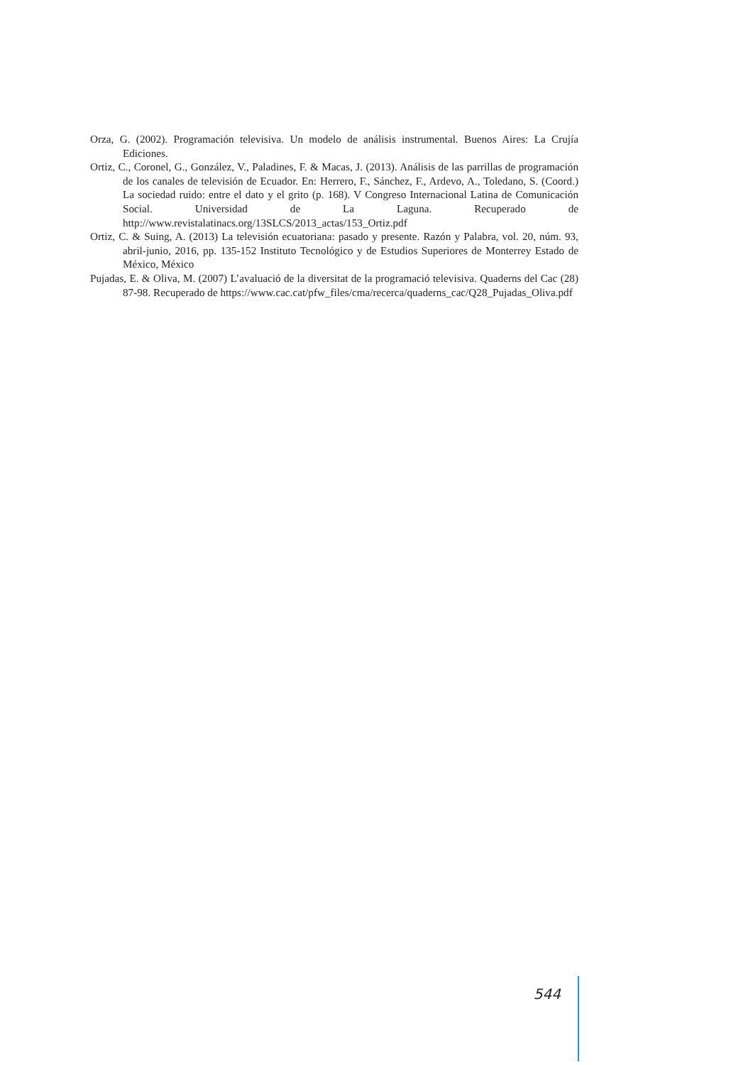Orza, G. (2002). Programación televisiva. Un modelo de análisis instrumental. Buenos Aires: La Crujía Ediciones.
Ortiz, C., Coronel, G., González, V., Paladines, F. & Macas, J. (2013). Análisis de las parrillas de programación de los canales de televisión de Ecuador. En: Herrero, F., Sánchez, F., Ardevo, A., Toledano, S. (Coord.) La sociedad ruido: entre el dato y el grito (p. 168). V Congreso Internacional Latina de Comunicación Social. Universidad de La Laguna. Recuperado de http://www.revistalatinacs.org/13SLCS/2013_actas/153_Ortiz.pdf
Ortiz, C. & Suing, A. (2013) La televisión ecuatoriana: pasado y presente. Razón y Palabra, vol. 20, núm. 93, abril-junio, 2016, pp. 135-152 Instituto Tecnológico y de Estudios Superiores de Monterrey Estado de México, México
Pujadas, E. & Oliva, M. (2007) L’avaluació de la diversitat de la programació televisiva. Quaderns del Cac (28) 87-98. Recuperado de https://www.cac.cat/pfw_files/cma/recerca/quaderns_cac/Q28_Pujadas_Oliva.pdf
544